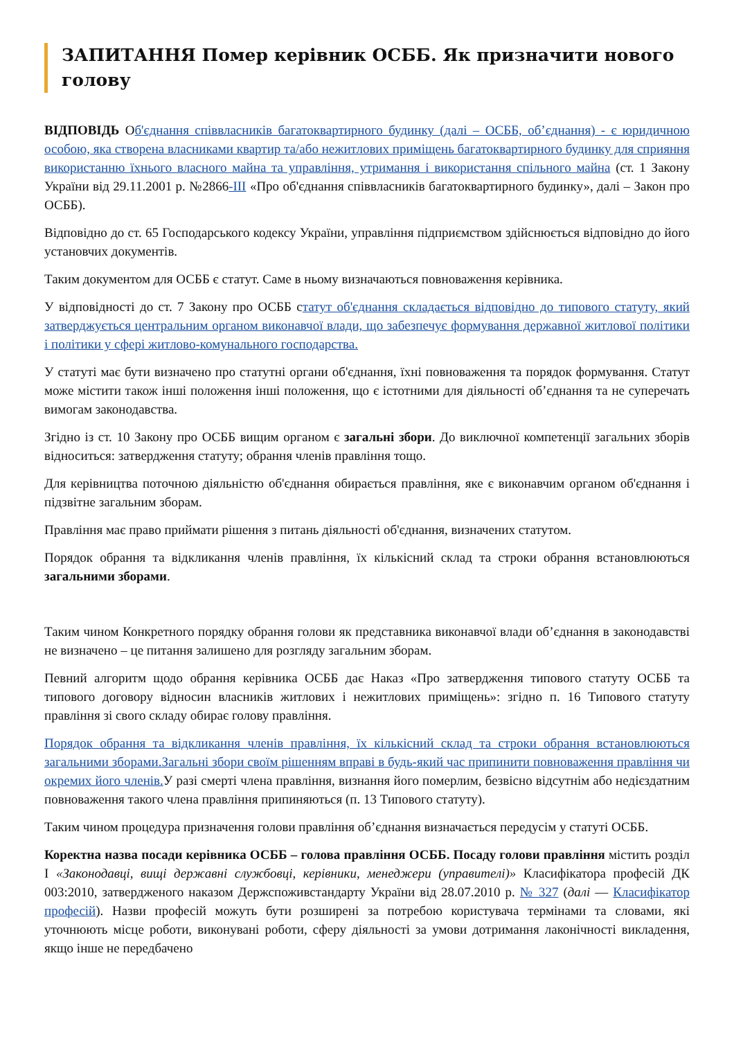ЗАПИТАННЯ Помер керівник ОСББ. Як призначити нового голову
ВІДПОВІДЬ Об'єднання співвласників багатоквартирного будинку (далі – ОСББ, об’єднання) - є юридичною особою, яка створена власниками квартир та/або нежитлових приміщень багатоквартирного будинку для сприяння використанню їхнього власного майна та управління, утримання і використання спільного майна (ст. 1 Закону України від 29.11.2001 р. №2866-III «Про об'єднання співвласників багатоквартирного будинку», далі – Закон про ОСББ).
Відповідно до ст. 65 Господарського кодексу України, управління підприємством здійснюється відповідно до його установчих документів.
Таким документом для ОСББ є статут. Саме в ньому визначаються повноваження керівника.
У відповідності до ст. 7 Закону про ОСББ статут об'єднання складається відповідно до типового статуту, який затверджується центральним органом виконавчої влади, що забезпечує формування державної житлової політики і політики у сфері житлово-комунального господарства.
У статуті має бути визначено про статутні органи об'єднання, їхні повноваження та порядок формування. Статут може містити також інші положення інші положення, що є істотними для діяльності об’єднання та не суперечать вимогам законодавства.
Згідно із ст. 10 Закону про ОСББ вищим органом є загальні збори. До виключної компетенції загальних зборів відноситься: затвердження статуту; обрання членів правління тощо.
Для керівництва поточною діяльністю об'єднання обирається правління, яке є виконавчим органом об'єднання і підзвітне загальним зборам.
Правління має право приймати рішення з питань діяльності об'єднання, визначених статутом.
Порядок обрання та відкликання членів правління, їх кількісний склад та строки обрання встановлюються загальними зборами.
Таким чином Конкретного порядку обрання голови як представника виконавчої влади об’єднання в законодавстві не визначено – це питання залишено для розгляду загальним зборам.
Певний алгоритм щодо обрання керівника ОСББ дає Наказ «Про затвердження типового статуту ОСББ та типового договору відносин власників житлових і нежитлових приміщень»: згідно п. 16 Типового статуту правління зі свого складу обирає голову правління.
Порядок обрання та відкликання членів правління, їх кількісний склад та строки обрання встановлюються загальними зборами.Загальні збори своїм рішенням вправі в будь-який час припинити повноваження правління чи окремих його членів. У разі смерті члена правління, визнання його померлим, безвісно відсутнім або недієздатним повноваження такого члена правління припиняються (п. 13 Типового статуту).
Таким чином процедура призначення голови правління об’єднання визначається передусім у статуті ОСББ.
Коректна назва посади керівника ОСББ – голова правління ОСББ. Посаду голови правління містить розділ I «Законодавці, вищі державні службовці, керівники, менеджери (управителі)» Класифікатора професій ДК 003:2010, затвердженого наказом Держспоживстандарту України від 28.07.2010 р. № 327 (далі — Класифікатор професій). Назви професій можуть бути розширені за потребою користувача термінами та словами, які уточнюють місце роботи, виконувані роботи, сферу діяльності за умови дотримання лаконічності викладення, якщо інше не передбачено